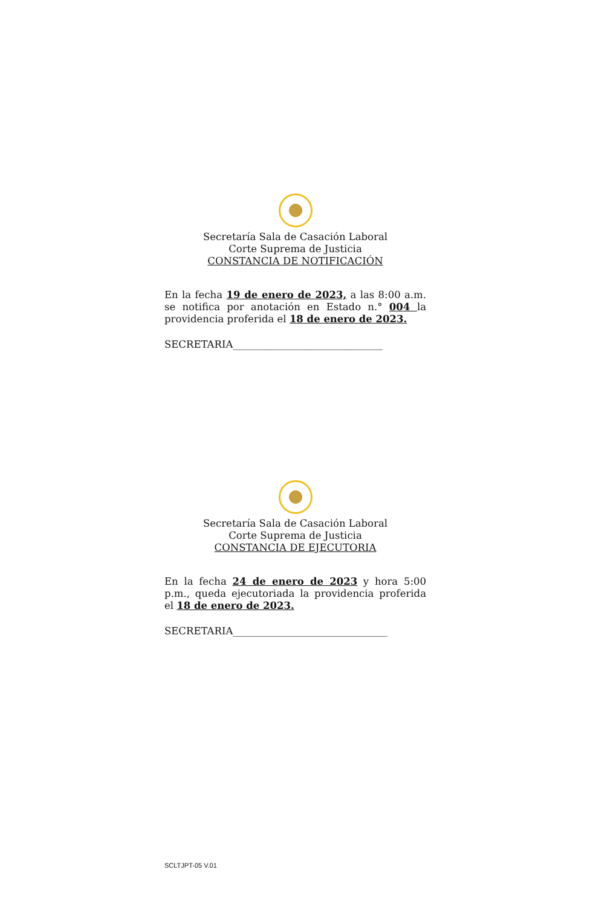Secretaría Sala de Casación Laboral
Corte Suprema de Justicia
CONSTANCIA DE NOTIFICACIÓN
En la fecha 19 de enero de 2023, a las 8:00 a.m. se notifica por anotación en Estado n.° 004 la providencia proferida el 18 de enero de 2023.
SECRETARIA______________________________
Secretaría Sala de Casación Laboral
Corte Suprema de Justicia
CONSTANCIA DE EJECUTORIA
En la fecha 24 de enero de 2023 y hora 5:00 p.m., queda ejecutoriada la providencia proferida el 18 de enero de 2023.
SECRETARIA_______________________________
SCLTJPT-05 V.01